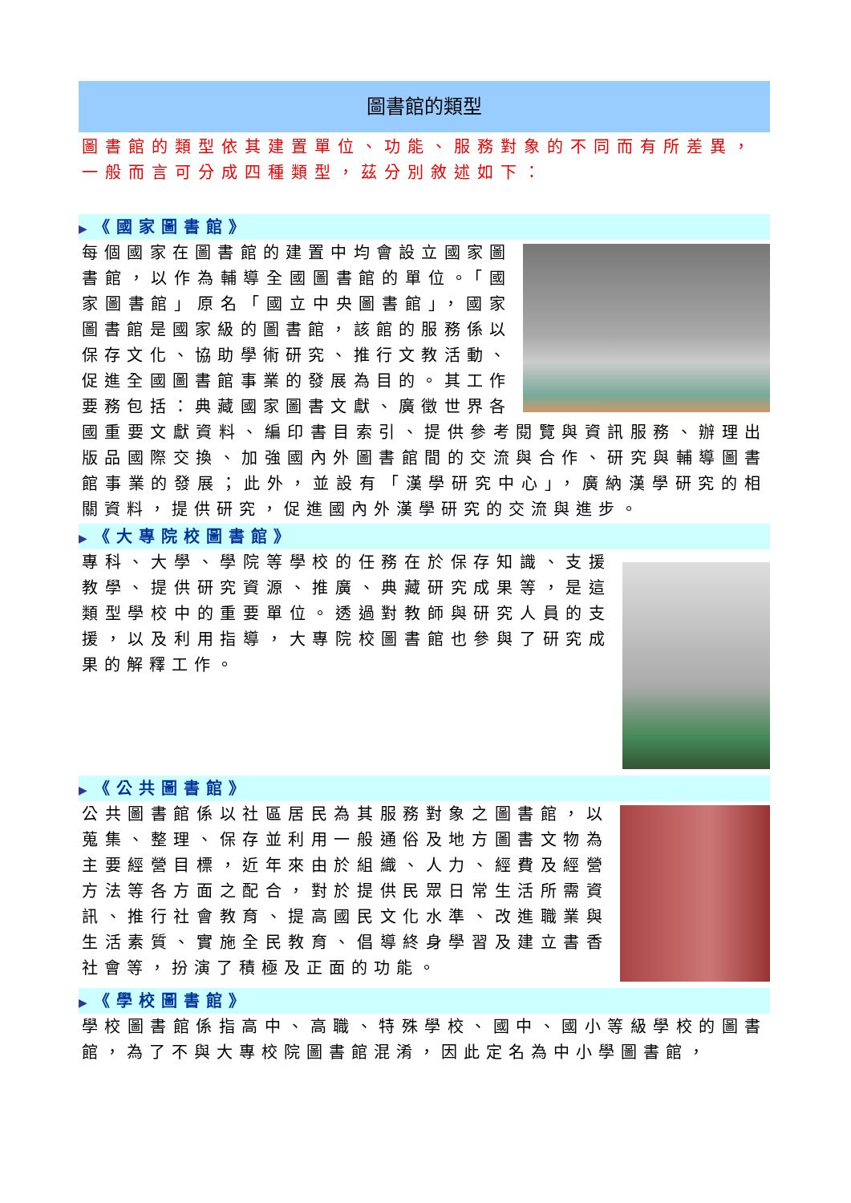圖書館的類型
圖書館的類型依其建置單位、功能、服務對象的不同而有所差異，一般而言可分成四種類型，茲分別敘述如下：
▶《國家圖書館》
每個國家在圖書館的建置中均會設立國家圖書館，以作為輔導全國圖書館的單位。「國家圖書館」原名「國立中央圖書館」，國家圖書館是國家級的圖書館，該館的服務係以保存文化、協助學術研究、推行文教活動、促進全國圖書館事業的發展為目的。其工作要務包括：典藏國家圖書文獻、廣徵世界各國重要文獻資料、編印書目索引、提供參考閱覽與資訊服務、辦理出版品國際交換、加強國內外圖書館間的交流與合作、研究與輔導圖書館事業的發展；此外，並設有「漢學研究中心」，廣納漢學研究的相關資料，提供研究，促進國內外漢學研究的交流與進步。
▶《大專院校圖書館》
專科、大學、學院等學校的任務在於保存知識、支援教學、提供研究資源、推廣、典藏研究成果等，是這類型學校中的重要單位。透過對教師與研究人員的支援，以及利用指導，大專院校圖書館也參與了研究成果的解釋工作。
▶《公共圖書館》
公共圖書館係以社區居民為其服務對象之圖書館，以蒐集、整理、保存並利用一般通俗及地方圖書文物為主要經營目標，近年來由於組織、人力、經費及經營方法等各方面之配合，對於提供民眾日常生活所需資訊、推行社會教育、提高國民文化水準、改進職業與生活素質、實施全民教育、倡導終身學習及建立書香社會等，扮演了積極及正面的功能。
▶《學校圖書館》
學校圖書館係指高中、高職、特殊學校、國中、國小等級學校的圖書館，為了不與大專校院圖書館混淆，因此定名為中小學圖書館，